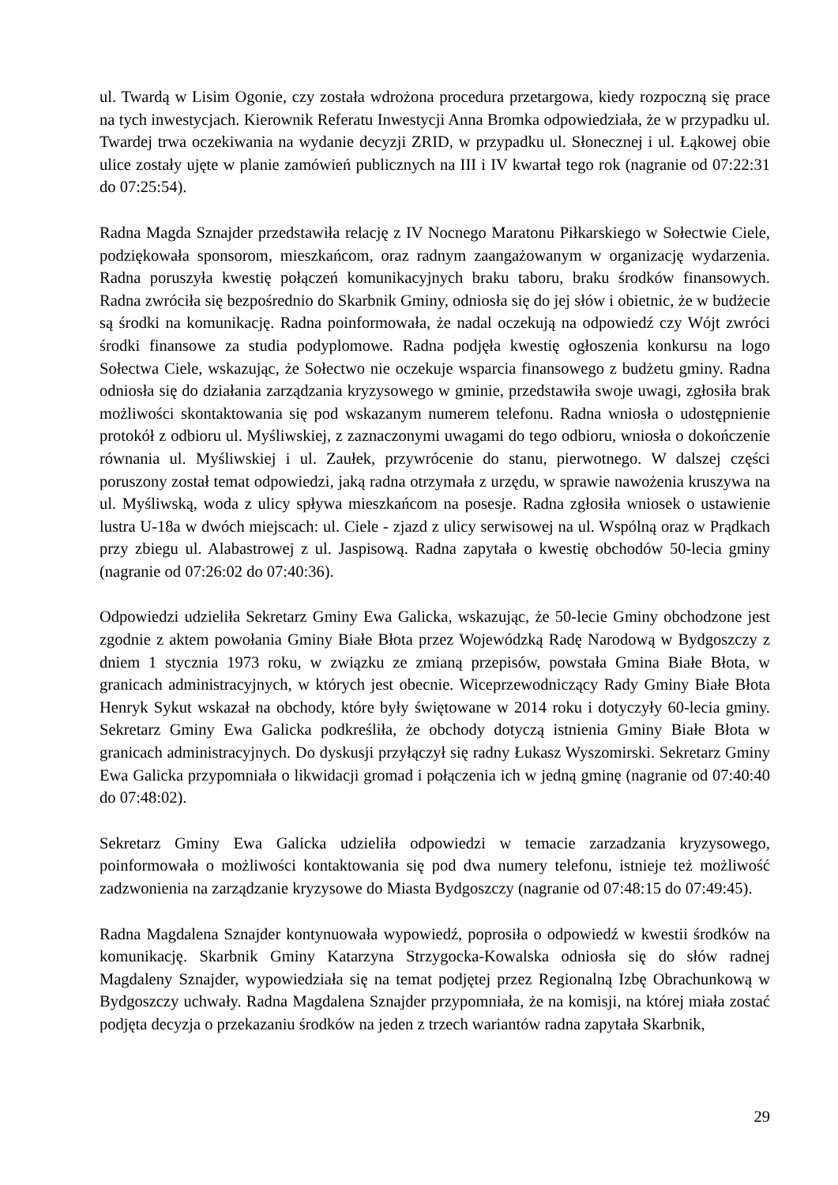ul. Twardą w Lisim Ogonie, czy została wdrożona procedura przetargowa, kiedy rozpoczną się prace na tych inwestycjach. Kierownik Referatu Inwestycji Anna Bromka odpowiedziała, że w przypadku ul. Twardej trwa oczekiwania na wydanie decyzji ZRID, w przypadku ul. Słonecznej i ul. Łąkowej obie ulice zostały ujęte w planie zamówień publicznych na III i IV kwartał tego rok (nagranie od 07:22:31 do 07:25:54).
Radna Magda Sznajder przedstawiła relację z IV Nocnego Maratonu Piłkarskiego w Sołectwie Ciele, podziękowała sponsorom, mieszkańcom, oraz radnym zaangażowanym w organizację wydarzenia. Radna poruszyła kwestię połączeń komunikacyjnych braku taboru, braku środków finansowych. Radna zwróciła się bezpośrednio do Skarbnik Gminy, odniosła się do jej słów i obietnic, że w budżecie są środki na komunikację. Radna poinformowała, że nadal oczekują na odpowiedź czy Wójt zwróci środki finansowe za studia podyplomowe. Radna podjęła kwestię ogłoszenia konkursu na logo Sołectwa Ciele, wskazując, że Sołectwo nie oczekuje wsparcia finansowego z budżetu gminy. Radna odniosła się do działania zarządzania kryzysowego w gminie, przedstawiła swoje uwagi, zgłosiła brak możliwości skontaktowania się pod wskazanym numerem telefonu. Radna wniosła o udostępnienie protokół z odbioru ul. Myśliwskiej, z zaznaczonymi uwagami do tego odbioru, wniosła o dokończenie równania ul. Myśliwskiej i ul. Zaułek, przywrócenie do stanu, pierwotnego. W dalszej części poruszony został temat odpowiedzi, jaką radna otrzymała z urzędu, w sprawie nawożenia kruszywa na ul. Myśliwską, woda z ulicy spływa mieszkańcom na posesje. Radna zgłosiła wniosek o ustawienie lustra U-18a w dwóch miejscach: ul. Ciele - zjazd z ulicy serwisowej na ul. Wspólną oraz w Prądkach przy zbiegu ul. Alabastrowej z ul. Jaspisową. Radna zapytała o kwestię obchodów 50-lecia gminy (nagranie od 07:26:02 do 07:40:36).
Odpowiedzi udzieliła Sekretarz Gminy Ewa Galicka, wskazując, że 50-lecie Gminy obchodzone jest zgodnie z aktem powołania Gminy Białe Błota przez Wojewódzką Radę Narodową w Bydgoszczy z dniem 1 stycznia 1973 roku, w związku ze zmianą przepisów, powstała Gmina Białe Błota, w granicach administracyjnych, w których jest obecnie. Wiceprzewodniczący Rady Gminy Białe Błota Henryk Sykut wskazał na obchody, które były świętowane w 2014 roku i dotyczyły 60-lecia gminy. Sekretarz Gminy Ewa Galicka podkreśliła, że obchody dotyczą istnienia Gminy Białe Błota w granicach administracyjnych. Do dyskusji przyłączył się radny Łukasz Wyszomirski. Sekretarz Gminy Ewa Galicka przypomniała o likwidacji gromad i połączenia ich w jedną gminę (nagranie od 07:40:40 do 07:48:02).
Sekretarz Gminy Ewa Galicka udzieliła odpowiedzi w temacie zarzadzania kryzysowego, poinformowała o możliwości kontaktowania się pod dwa numery telefonu, istnieje też możliwość zadzwonienia na zarządzanie kryzysowe do Miasta Bydgoszczy (nagranie od 07:48:15 do 07:49:45).
Radna Magdalena Sznajder kontynuowała wypowiedź, poprosiła o odpowiedź w kwestii środków na komunikację. Skarbnik Gminy Katarzyna Strzygocka-Kowalska odniosła się do słów radnej Magdaleny Sznajder, wypowiedziała się na temat podjętej przez Regionalną Izbę Obrachunkową w Bydgoszczy uchwały. Radna Magdalena Sznajder przypomniała, że na komisji, na której miała zostać podjęta decyzja o przekazaniu środków na jeden z trzech wariantów radna zapytała Skarbnik,
29